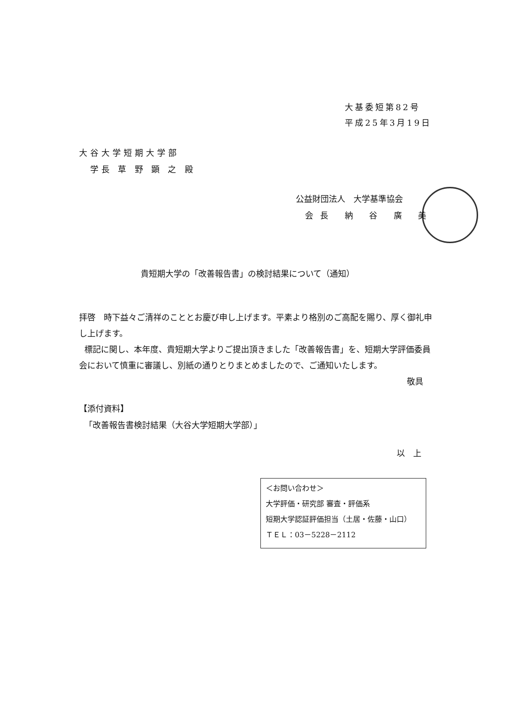大基委短第82号
平成25年3月19日
大谷大学短期大学部
学長 草 野 顕 之 殿
公益財団法人　大学基準協会
会長 納 谷 廣 美
貴短期大学の「改善報告書」の検討結果について（通知）
拝啓　時下益々ご清祥のこととお慶び申し上げます。平素より格別のご高配を賜り、厚く御礼申し上げます。
標記に関し、本年度、貴短期大学よりご提出頂きました「改善報告書」を、短期大学評価委員会において慎重に審議し、別紙の通りとりまとめましたので、ご通知いたします。
敬具
【添付資料】
「改善報告書検討結果（大谷大学短期大学部）」
以　上
＜お問い合わせ＞
大学評価・研究部 審査・評価系
短期大学認証評価担当（土居・佐藤・山口）
ＴＥＬ：03－5228－2112